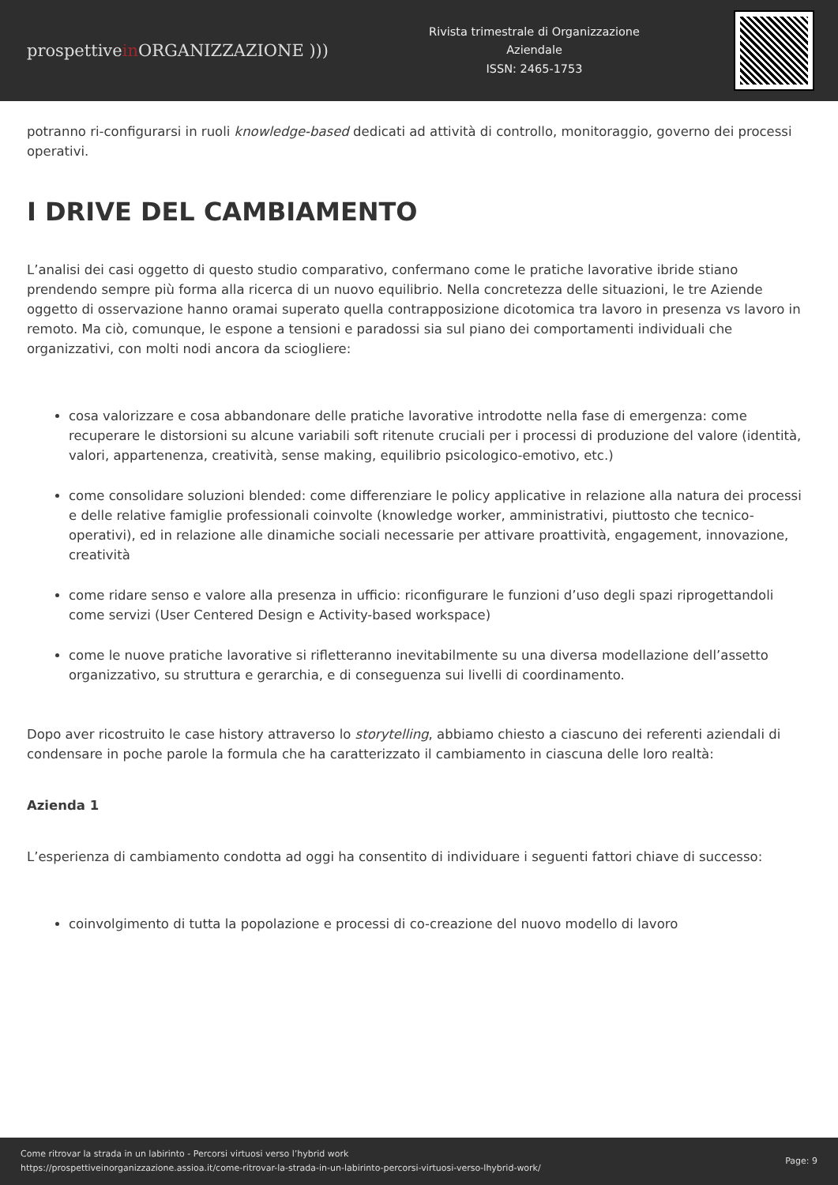prospettivein ORGANIZZAZIONE )))
Rivista trimestrale di Organizzazione
Aziendale
ISSN: 2465-1753
potranno ri-configurarsi in ruoli knowledge-based dedicati ad attività di controllo, monitoraggio, governo dei processi operativi.
I DRIVE DEL CAMBIAMENTO
L’analisi dei casi oggetto di questo studio comparativo, confermano come le pratiche lavorative ibride stiano prendendo sempre più forma alla ricerca di un nuovo equilibrio. Nella concretezza delle situazioni, le tre Aziende oggetto di osservazione hanno oramai superato quella contrapposizione dicotomica tra lavoro in presenza vs lavoro in remoto. Ma ciò, comunque, le espone a tensioni e paradossi sia sul piano dei comportamenti individuali che organizzativi, con molti nodi ancora da sciogliere:
cosa valorizzare e cosa abbandonare delle pratiche lavorative introdotte nella fase di emergenza: come recuperare le distorsioni su alcune variabili soft ritenute cruciali per i processi di produzione del valore (identità, valori, appartenenza, creatività, sense making, equilibrio psicologico-emotivo, etc.)
come consolidare soluzioni blended: come differenziare le policy applicative in relazione alla natura dei processi e delle relative famiglie professionali coinvolte (knowledge worker, amministrativi, piuttosto che tecnico-operativi), ed in relazione alle dinamiche sociali necessarie per attivare proattività, engagement, innovazione, creatività
come ridare senso e valore alla presenza in ufficio: riconfigurare le funzioni d’uso degli spazi riprogettandoli come servizi (User Centered Design e Activity-based workspace)
come le nuove pratiche lavorative si rifletteranno inevitabilmente su una diversa modellazione dell’assetto organizzativo, su struttura e gerarchia, e di conseguenza sui livelli di coordinamento.
Dopo aver ricostruito le case history attraverso lo storytelling, abbiamo chiesto a ciascuno dei referenti aziendali di condensare in poche parole la formula che ha caratterizzato il cambiamento in ciascuna delle loro realtà:
Azienda 1
L’esperienza di cambiamento condotta ad oggi ha consentito di individuare i seguenti fattori chiave di successo:
coinvolgimento di tutta la popolazione e processi di co-creazione del nuovo modello di lavoro
Come ritrovar la strada in un labirinto - Percorsi virtuosi verso l’hybrid work
https://prospettiveinorganizzazione.assioa.it/come-ritrovar-la-strada-in-un-labirinto-percorsi-virtuosi-verso-lhybrid-work/
Page: 9